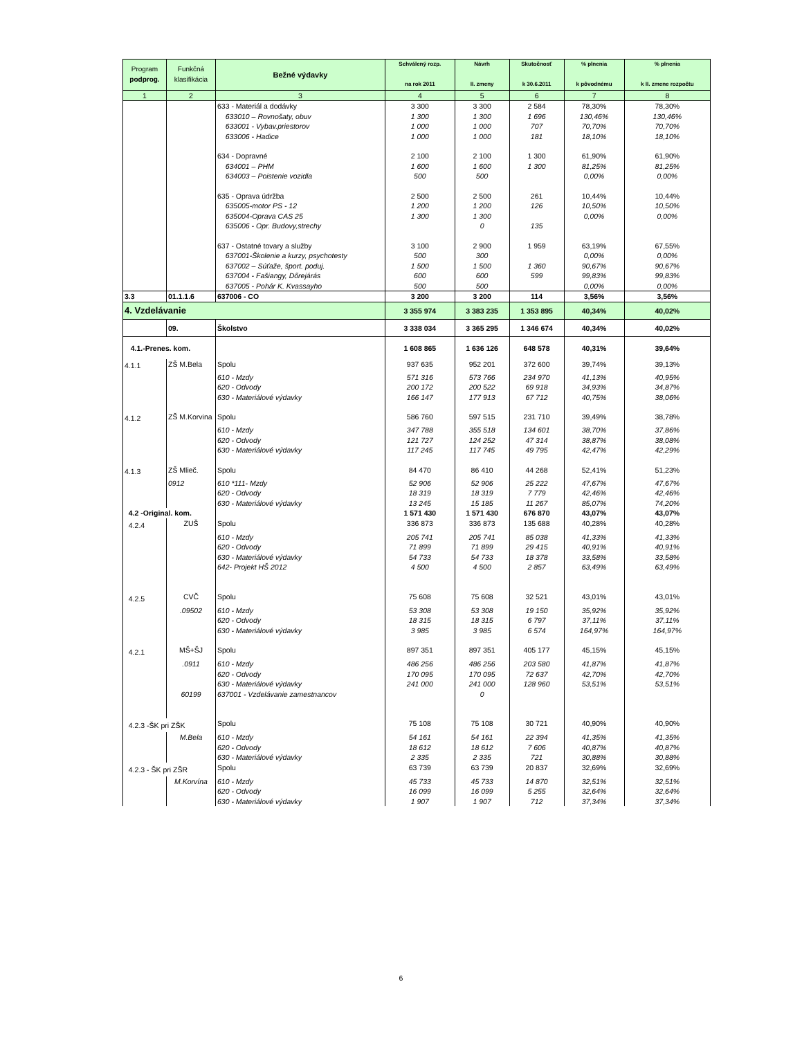| Program podprog. | Funkčná klasifikácia | Bežné výdavky | Schválený rozp. na rok 2011 | Návrh II. zmeny | Skutočnosť k 30.6.2011 | % plnenia k pôvodnému | % plnenia k II. zmene rozpočtu |
| --- | --- | --- | --- | --- | --- | --- | --- |
| 1 | 2 | 3 | 4 | 5 | 6 | 7 | 8 |
| | | 633 - Materiál a dodávky | 3 300 | 3 300 | 2 584 | 78,30% | 78,30% |
| | | 633010 – Rovnošaty, obuv | 1 300 | 1 300 | 1 696 | 130,46% | 130,46% |
| | | 633001 - Vybav.priestorov | 1 000 | 1 000 | 707 | 70,70% | 70,70% |
| | | 633006 - Hadice | 1 000 | 1 000 | 181 | 18,10% | 18,10% |
| | | 634 - Dopravné | 2 100 | 2 100 | 1 300 | 61,90% | 61,90% |
| | | 634001 – PHM | 1 600 | 1 600 | 1 300 | 81,25% | 81,25% |
| | | 634003 – Poistenie vozidla | 500 | 500 | | 0,00% | 0,00% |
| | | 635 - Oprava údržba | 2 500 | 2 500 | 261 | 10,44% | 10,44% |
| | | 635005-motor PS - 12 | 1 200 | 1 200 | 126 | 10,50% | 10,50% |
| | | 635004-Oprava CAS 25 | 1 300 | 1 300 | | 0,00% | 0,00% |
| | | 635006 - Opr. Budovy,strechy | | 0 | 135 | | |
| | | 637 - Ostatné tovary a služby | 3 100 | 2 900 | 1 959 | 63,19% | 67,55% |
| | | 637001-Školenie a kurzy, psychotesty | 500 | 300 | | 0,00% | 0,00% |
| | | 637002 – Súťaže, šport. poduj. | 1 500 | 1 500 | 1 360 | 90,67% | 90,67% |
| | | 637004 - Fašiangy, Dőrejárás | 600 | 600 | 599 | 99,83% | 99,83% |
| | | 637005 - Pohár K. Kvassayho | 500 | 500 | | 0,00% | 0,00% |
| 3.3 | 01.1.1.6 | 637006 - CO | 3 200 | 3 200 | 114 | 3,56% | 3,56% |
| 4. Vzdelávanie | | | 3 355 974 | 3 383 235 | 1 353 895 | 40,34% | 40,02% |
| | 09. | Školstvo | 3 338 034 | 3 365 295 | 1 346 674 | 40,34% | 40,02% |
| 4.1.-Prenes. kom. | | | 1 608 865 | 1 636 126 | 648 578 | 40,31% | 39,64% |
| 4.1.1 | ZŠ M.Bela | Spolu | 937 635 | 952 201 | 372 600 | 39,74% | 39,13% |
| | | 610 - Mzdy | 571 316 | 573 766 | 234 970 | 41,13% | 40,95% |
| | | 620 - Odvody | 200 172 | 200 522 | 69 918 | 34,93% | 34,87% |
| | | 630 - Materiálové výdavky | 166 147 | 177 913 | 67 712 | 40,75% | 38,06% |
| 4.1.2 | ZŠ M.Korvina | Spolu | 586 760 | 597 515 | 231 710 | 39,49% | 38,78% |
| | | 610 - Mzdy | 347 788 | 355 518 | 134 601 | 38,70% | 37,86% |
| | | 620 - Odvody | 121 727 | 124 252 | 47 314 | 38,87% | 38,08% |
| | | 630 - Materiálové výdavky | 117 245 | 117 745 | 49 795 | 42,47% | 42,29% |
| 4.1.3 | ZŠ Mlieč. | Spolu | 84 470 | 86 410 | 44 268 | 52,41% | 51,23% |
| | 0912 | 610 *111- Mzdy | 52 906 | 52 906 | 25 222 | 47,67% | 47,67% |
| | | 620 - Odvody | 18 319 | 18 319 | 7 779 | 42,46% | 42,46% |
| | | 630 - Materiálové výdavky | 13 245 | 15 185 | 11 267 | 85,07% | 74,20% |
| 4.2 -Original. kom. | | | 1 571 430 | 1 571 430 | 676 870 | 43,07% | 43,07% |
| 4.2.4 | ZUŠ | Spolu | 336 873 | 336 873 | 135 688 | 40,28% | 40,28% |
| | | 610 - Mzdy | 205 741 | 205 741 | 85 038 | 41,33% | 41,33% |
| | | 620 - Odvody | 71 899 | 71 899 | 29 415 | 40,91% | 40,91% |
| | | 630 - Materiálové výdavky | 54 733 | 54 733 | 18 378 | 33,58% | 33,58% |
| | | 642- Projekt HŠ 2012 | 4 500 | 4 500 | 2 857 | 63,49% | 63,49% |
| 4.2.5 | CVČ | Spolu | 75 608 | 75 608 | 32 521 | 43,01% | 43,01% |
| | .09502 | 610 - Mzdy | 53 308 | 53 308 | 19 150 | 35,92% | 35,92% |
| | | 620 - Odvody | 18 315 | 18 315 | 6 797 | 37,11% | 37,11% |
| | | 630 - Materiálové výdavky | 3 985 | 3 985 | 6 574 | 164,97% | 164,97% |
| 4.2.1 | MŠ+ŠJ | Spolu | 897 351 | 897 351 | 405 177 | 45,15% | 45,15% |
| | .0911 | 610 - Mzdy | 486 256 | 486 256 | 203 580 | 41,87% | 41,87% |
| | | 620 - Odvody | 170 095 | 170 095 | 72 637 | 42,70% | 42,70% |
| | | 630 - Materiálové výdavky | 241 000 | 241 000 | 128 960 | 53,51% | 53,51% |
| | 60199 | 637001 - Vzdelávanie zamestnancov | | 0 | | | |
| 4.2.3 -ŠK pri ZŠK | | Spolu | 75 108 | 75 108 | 30 721 | 40,90% | 40,90% |
| | M.Bela | 610 - Mzdy | 54 161 | 54 161 | 22 394 | 41,35% | 41,35% |
| | | 620 - Odvody | 18 612 | 18 612 | 7 606 | 40,87% | 40,87% |
| | | 630 - Materiálové výdavky | 2 335 | 2 335 | 721 | 30,88% | 30,88% |
| 4.2.3 - ŠK pri ZŠR | | Spolu | 63 739 | 63 739 | 20 837 | 32,69% | 32,69% |
| | M.Korvína | 610 - Mzdy | 45 733 | 45 733 | 14 870 | 32,51% | 32,51% |
| | | 620 - Odvody | 16 099 | 16 099 | 5 255 | 32,64% | 32,64% |
| | | 630 - Materiálové výdavky | 1 907 | 1 907 | 712 | 37,34% | 37,34% |
6